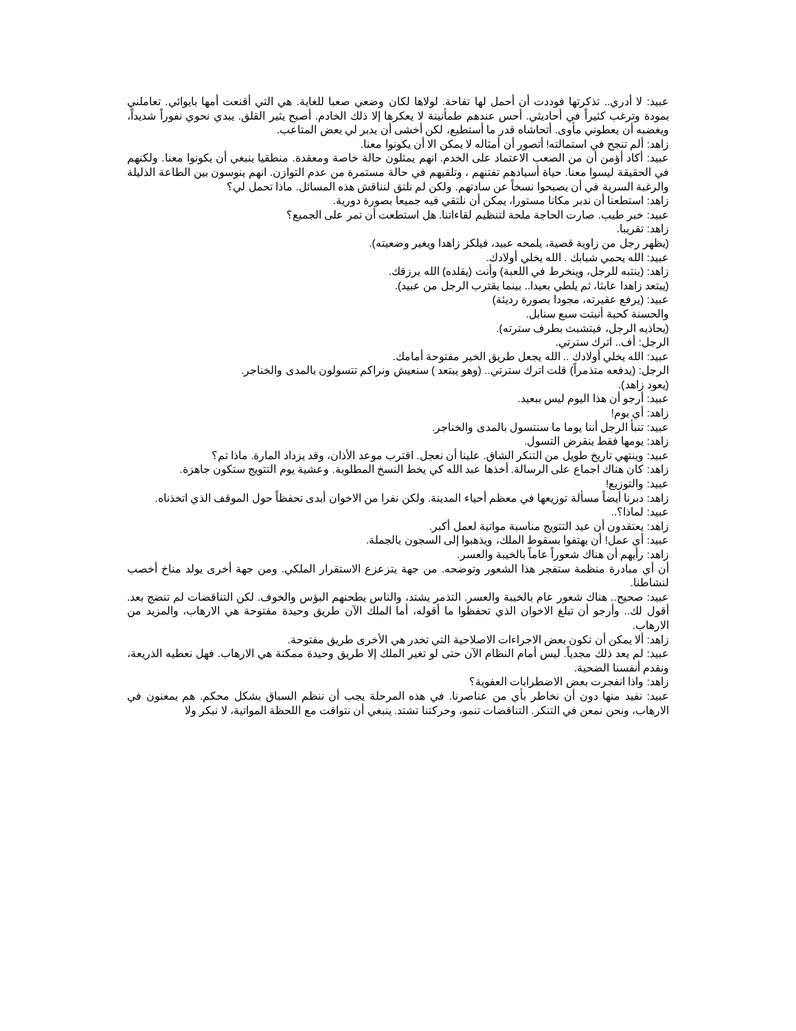عبيد: لا أدري.. تذكرتها فوددت أن أحمل لها تفاحة. لولاها لكان وضعي صعبا للغاية. هي التي أقنعت أمها بايوائي. تعاملني بمودة وترغب كثيراً في أحاديثي. أحس عندهم طمأنينة لا يعكرها إلا ذلك الخادم. أصبح يثير القلق. يبدي نحوي نفوراً شديداً، ويغضبه أن يعطوني مأوى. أتحاشاه قدر ما أستطيع، لكن أخشى أن يدبر لي بعض المتاعب.
زاهد: ألم تنجح في استمالته! أتصور أن أمثاله لا يمكن الا أن يكونوا معنا.
عبيد: أكاد أؤمن أن من الصعب الاعتماد على الخدم. انهم يمثلون حالة خاصة ومعقدة. منطقيا ينبغي أن يكونوا معنا. ولكنهم في الحقيقة ليسوا معنا. حياة أسيادهم تفتنهم ، وتلقيهم في حالة مستمرة من عدم التوازن. انهم ينوسون بين الطاعة الذليلة والرغبة السرية في أن يصبحوا نسخاً عن سادتهم. ولكن لم نلتق لنناقش هذه المسائل. ماذا تحمل لي؟
زاهد: استطعنا أن ندبر مكانا مستورا، يمكن أن نلتقي فيه جميعا بصورة دورية.
عبيد: خبر طيب. صارت الحاجة ملحة لتنظيم لقاءاتنا. هل استطعت أن تمر على الجميع؟
زاهد: تقريبا.
(يظهر رجل من زاوية قصية، يلمحه عبيد، فيلكز زاهدا ويغير وضعيته).
عبيد: الله يحمي شبابك . الله يخلي أولادك.
زاهد: (ينتبه للرجل، وينخرط في اللعبة) وأنت (يقلده) الله يرزقك.
(يبتعد زاهدا عابثا، ثم يلطي بعيدا.. بينما يقترب الرجل من عبيد).
عبيد: (يرفع عقيرته، مجودا بصورة رديئة)
والحسنة كحبة أنبتت سبع سنابل.
(يحاذيه الرجل، فيتشبث بطرف سترته).
الرجل: أف.. اترك سترتي.
عبيد: الله يخلي أولادك .. الله يجعل طريق الخير مفتوحة أمامك.
الرجل: (يدفعه متذمراً) قلت اترك سترتي.. (وهو يبتعد ) سنعيش ونراكم تتسولون بالمدى والخناجر.
(يعود زاهد).
عبيد: أرجو أن هذا اليوم ليس ببعيد.
زاهد: أي يوم!
عبيد: تنبأ الرجل أننا يوما ما سنتسول بالمدى والخناجر.
زاهد: يومها فقط ينقرض التسول.
عبيد: وينتهي تاريخ طويل من التنكر الشاق. علينا أن نعجل. اقترب موعد الأذان، وقد يزداد المارة. ماذا تم؟
زاهد: كان هناك اجماع على الرسالة. أخذها عبد الله كي يخط النسخ المطلوبة. وعشية يوم التتويج ستكون جاهزة.
عبيد: والتوزيع!
زاهد: دبرنا أيضاً مسألة توزيعها في معظم أحياء المدينة. ولكن نفرا من الاخوان أبدى تحفظاً حول الموقف الذي اتخذناه.
عبيد: لماذا؟..
زاهد: يعتقدون أن عيد التتويج مناسبة مواتية لعمل أكبر.
عبيد: أي عمل! أن يهتفوا بسقوط الملك، ويذهبوا إلى السجون بالجملة.
زاهد: رأيهم أن هناك شعوراً عاماً بالخيبة والعسر.
أن أي مبادرة منظمة ستفجر هذا الشعور وتوضحه. من جهة يتزعزع الاستقرار الملكي. ومن جهة أخرى يولد مناخ أخصب لنشاطنا.
عبيد: صحيح.. هناك شعور عام بالخيبة والعسر. التذمر يشتد، والناس يطحنهم البؤس والخوف. لكن التناقضات لم تنضج بعد. أقول لك.. وأرجو أن تبلغ الاخوان الذي تحفظوا ما أقوله، أما الملك الآن طريق وحيدة مفتوحة هي الارهاب، والمزيد من الارهاب.
زاهد: ألا يمكن أن تكون بعض الاجراءات الاصلاحية التي تخدر هي الأخرى طريق مفتوحة.
عبيد: لم يعد ذلك مجدياً. ليس أمام النظام الآن حتى لو تغير الملك إلا طريق وحيدة ممكنة هي الارهاب. فهل نعطيه الذريعة، ونقدم أنفسنا الضحية.
زاهد: واذا انفجرت بعض الاضطرابات العفوية؟
عبيد: نفيد منها دون أن نخاطر بأي من عناصرنا. في هذه المرحلة يجب أن ننظم السباق بشكل محكم. هم يمعنون في الارهاب، ونحن نمعن في التنكر. التناقضات تنمو، وحركتنا تشتد. ينبغي أن نتواقت مع اللحظة المواتية، لا نبكر ولا